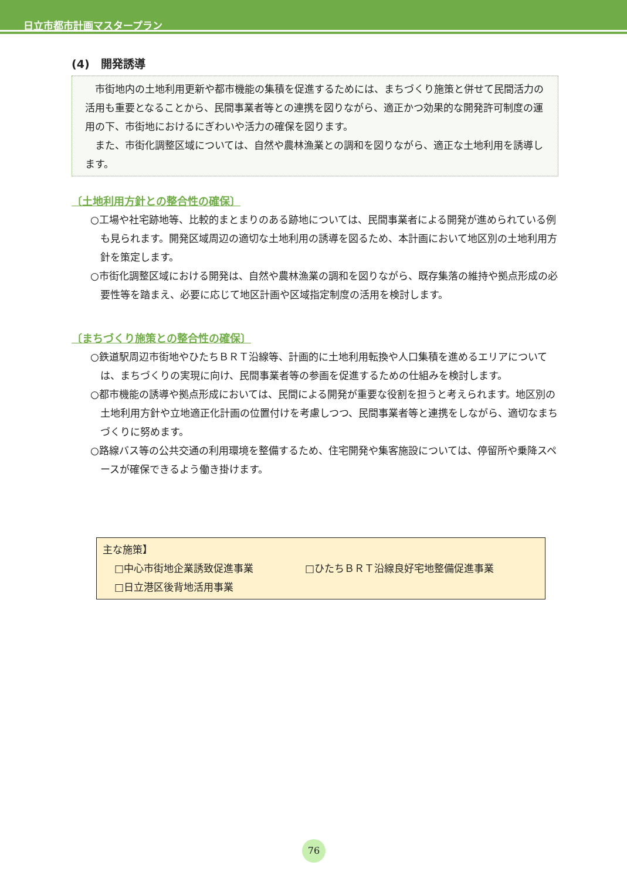日立市都市計画マスタープラン
(4)　開発誘導
市街地内の土地利用更新や都市機能の集積を促進するためには、まちづくり施策と併せて民間活力の活用も重要となることから、民間事業者等との連携を図りながら、適正かつ効果的な開発許可制度の運用の下、市街地におけるにぎわいや活力の確保を図ります。
また、市街化調整区域については、自然や農林漁業との調和を図りながら、適正な土地利用を誘導します。
〔土地利用方針との整合性の確保〕
○工場や社宅跡地等、比較的まとまりのある跡地については、民間事業者による開発が進められている例も見られます。開発区域周辺の適切な土地利用の誘導を図るため、本計画において地区別の土地利用方針を策定します。
○市街化調整区域における開発は、自然や農林漁業の調和を図りながら、既存集落の維持や拠点形成の必要性等を踏まえ、必要に応じて地区計画や区域指定制度の活用を検討します。
〔まちづくり施策との整合性の確保〕
○鉄道駅周辺市街地やひたちＢＲＴ沿線等、計画的に土地利用転換や人口集積を進めるエリアについては、まちづくりの実現に向け、民間事業者等の参画を促進するための仕組みを検討します。
○都市機能の誘導や拠点形成においては、民間による開発が重要な役割を担うと考えられます。地区別の土地利用方針や立地適正化計画の位置付けを考慮しつつ、民間事業者等と連携をしながら、適切なまちづくりに努めます。
○路線バス等の公共交通の利用環境を整備するため、住宅開発や集客施設については、停留所や乗降スペースが確保できるよう働き掛けます。
主な施策】
□中心市街地企業誘致促進事業 □ひたちＢＲＴ沿線良好宅地整備促進事業
□日立港区後背地活用事業
76